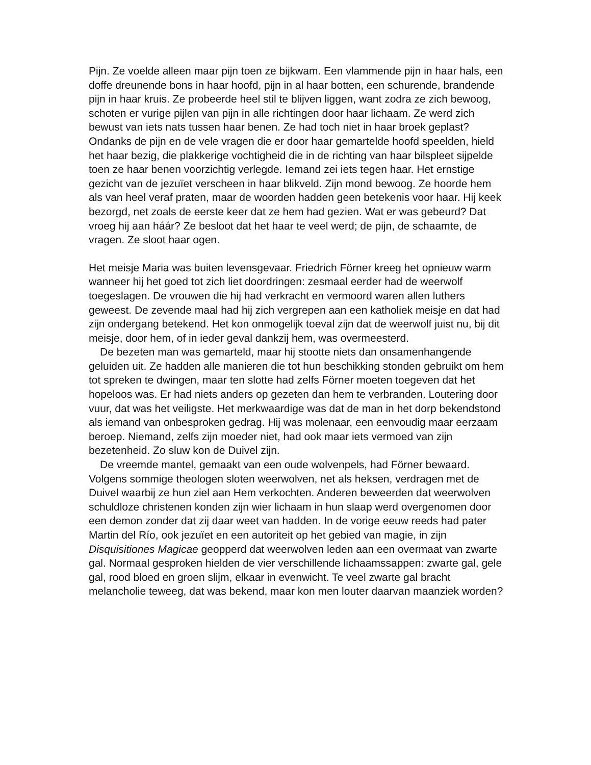Pijn. Ze voelde alleen maar pijn toen ze bijkwam. Een vlammende pijn in haar hals, een doffe dreunende bons in haar hoofd, pijn in al haar botten, een schurende, brandende pijn in haar kruis. Ze probeerde heel stil te blijven liggen, want zodra ze zich bewoog, schoten er vurige pijlen van pijn in alle richtingen door haar lichaam. Ze werd zich bewust van iets nats tussen haar benen. Ze had toch niet in haar broek geplast? Ondanks de pijn en de vele vragen die er door haar gemartelde hoofd speelden, hield het haar bezig, die plakkerige vochtigheid die in de richting van haar bilspleet sijpelde toen ze haar benen voorzichtig verlegde. Iemand zei iets tegen haar. Het ernstige gezicht van de jezuïet verscheen in haar blikveld. Zijn mond bewoog. Ze hoorde hem als van heel veraf praten, maar de woorden hadden geen betekenis voor haar. Hij keek bezorgd, net zoals de eerste keer dat ze hem had gezien. Wat er was gebeurd? Dat vroeg hij aan háár? Ze besloot dat het haar te veel werd; de pijn, de schaamte, de vragen. Ze sloot haar ogen.
Het meisje Maria was buiten levensgevaar. Friedrich Förner kreeg het opnieuw warm wanneer hij het goed tot zich liet doordringen: zesmaal eerder had de weerwolf toegeslagen. De vrouwen die hij had verkracht en vermoord waren allen luthers geweest. De zevende maal had hij zich vergrepen aan een katholiek meisje en dat had zijn ondergang betekend. Het kon onmogelijk toeval zijn dat de weerwolf juist nu, bij dit meisje, door hem, of in ieder geval dankzij hem, was overmeesterd.
De bezeten man was gemarteld, maar hij stootte niets dan onsamenhangende geluiden uit. Ze hadden alle manieren die tot hun beschikking stonden gebruikt om hem tot spreken te dwingen, maar ten slotte had zelfs Förner moeten toegeven dat het hopeloos was. Er had niets anders op gezeten dan hem te verbranden. Loutering door vuur, dat was het veiligste. Het merkwaardige was dat de man in het dorp bekendstond als iemand van onbesproken gedrag. Hij was molenaar, een eenvoudig maar eerzaam beroep. Niemand, zelfs zijn moeder niet, had ook maar iets vermoed van zijn bezetenheid. Zo sluw kon de Duivel zijn.
De vreemde mantel, gemaakt van een oude wolvenpels, had Förner bewaard. Volgens sommige theologen sloten weerwolven, net als heksen, verdragen met de Duivel waarbij ze hun ziel aan Hem verkochten. Anderen beweerden dat weerwolven schuldloze christenen konden zijn wier lichaam in hun slaap werd overgenomen door een demon zonder dat zij daar weet van hadden. In de vorige eeuw reeds had pater Martin del Río, ook jezuïet en een autoriteit op het gebied van magie, in zijn Disquisitiones Magicae geopperd dat weerwolven leden aan een overmaat van zwarte gal. Normaal gesproken hielden de vier verschillende lichaamssappen: zwarte gal, gele gal, rood bloed en groen slijm, elkaar in evenwicht. Te veel zwarte gal bracht melancholie teweeg, dat was bekend, maar kon men louter daarvan maanziek worden?